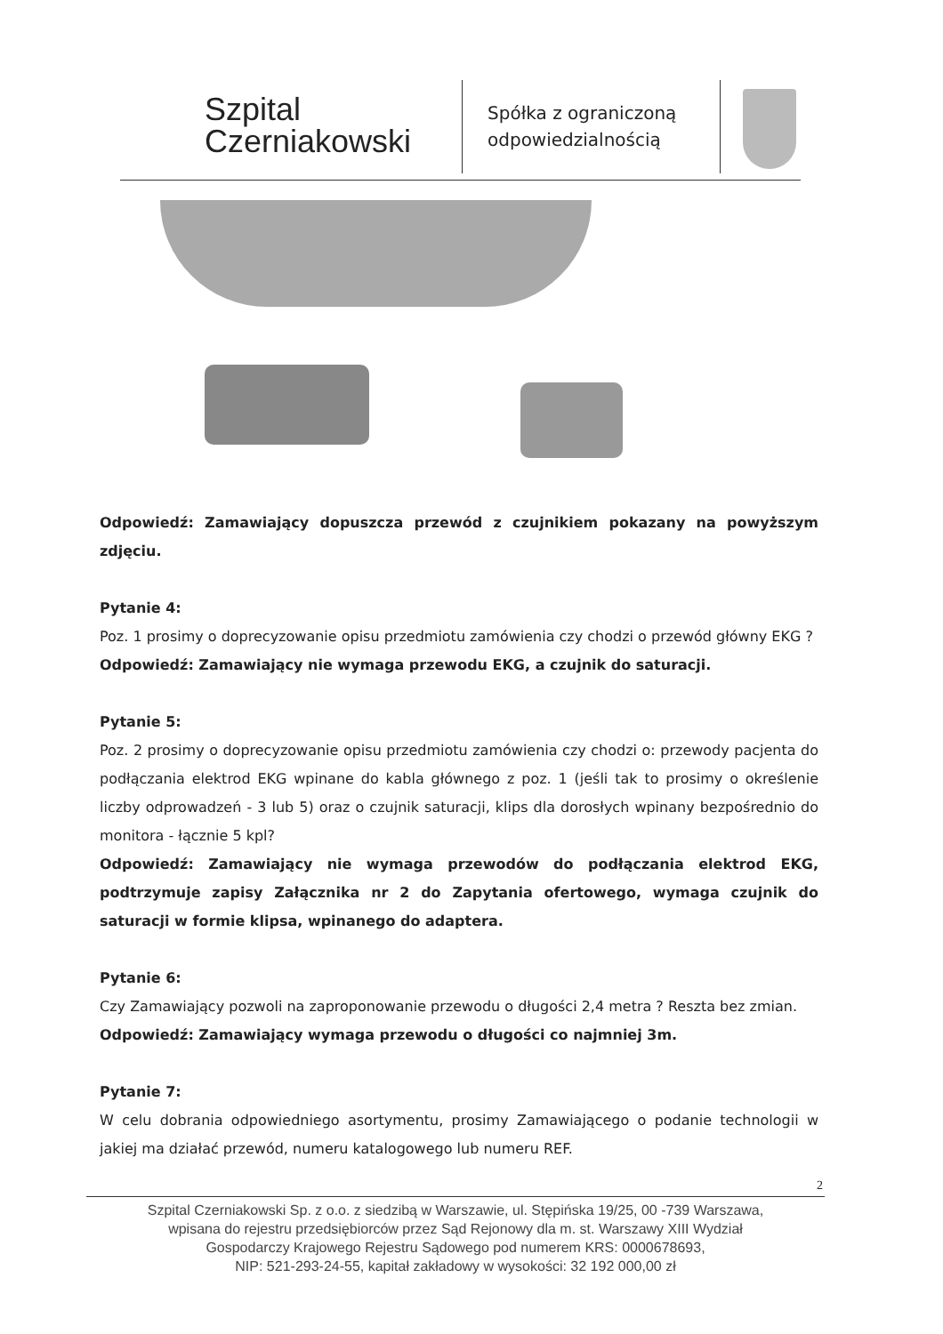Szpital
Czerniakowski
Spółka z ograniczoną
odpowiedzialnością
Odpowiedź: Zamawiający dopuszcza przewód z czujnikiem pokazany na powyższym zdjęciu.
Pytanie 4:
Poz. 1 prosimy o doprecyzowanie opisu przedmiotu zamówienia czy chodzi o przewód główny EKG ?
Odpowiedź: Zamawiający nie wymaga przewodu EKG, a czujnik do saturacji.
Pytanie 5:
Poz. 2 prosimy o doprecyzowanie opisu przedmiotu zamówienia czy chodzi o: przewody pacjenta do podłączania elektrod EKG wpinane do kabla głównego z poz. 1 (jeśli tak to prosimy o określenie liczby odprowadzeń - 3 lub 5) oraz o czujnik saturacji, klips dla dorosłych wpinany bezpośrednio do monitora - łącznie 5 kpl?
Odpowiedź: Zamawiający nie wymaga przewodów do podłączania elektrod EKG, podtrzymuje zapisy Załącznika nr 2 do Zapytania ofertowego, wymaga czujnik do saturacji w formie klipsa, wpinanego do adaptera.
Pytanie 6:
Czy Zamawiający pozwoli na zaproponowanie przewodu o długości 2,4 metra ? Reszta bez zmian.
Odpowiedź: Zamawiający wymaga przewodu o długości co najmniej 3m.
Pytanie 7:
W celu dobrania odpowiedniego asortymentu, prosimy Zamawiającego o podanie technologii w jakiej ma działać przewód, numeru katalogowego lub numeru REF.
2
Szpital Czerniakowski Sp. z o.o. z siedzibą w Warszawie, ul. Stępińska 19/25, 00 -739 Warszawa,
wpisana do rejestru przedsiębiorców przez Sąd Rejonowy dla m. st. Warszawy XIII Wydział
Gospodarczy Krajowego Rejestru Sądowego pod numerem KRS: 0000678693,
NIP: 521-293-24-55, kapitał zakładowy w wysokości: 32 192 000,00 zł